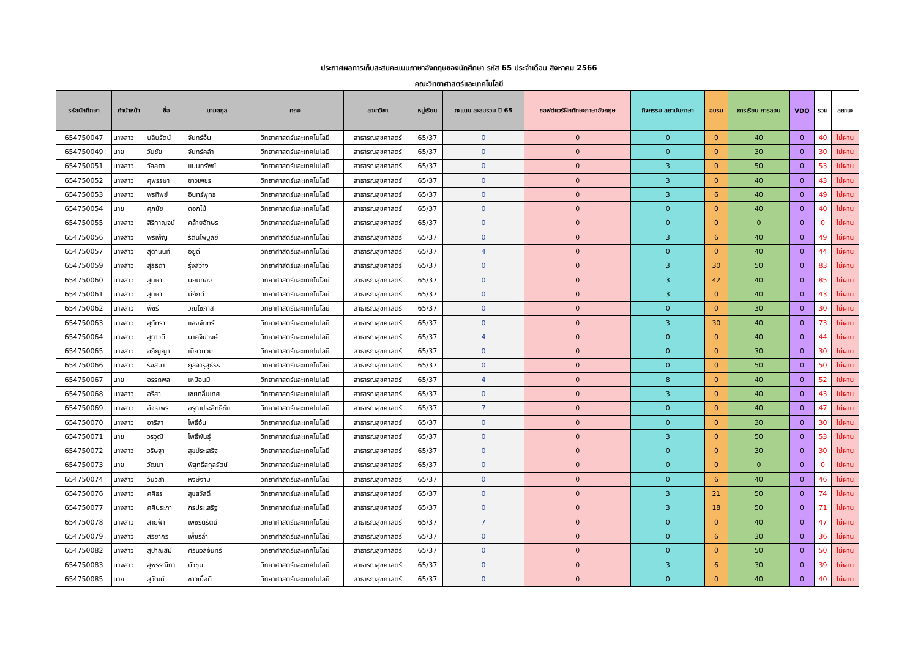ประกาศผลการเก็บสะสมคะแนนภาษาอังกฤษของนักศึกษา รหัส 65 ประจำเดือน สิงหาคม 2566
คณะวิทยาศาสตร์และเทคโนโลยี
| รหัสนักศึกษา | คำนำหน้า | ชื่อ | นามสกุล | คณะ | สาขาวิชา | หมู่เรียน | คะแนน สะสมรวม ปี 65 | ซอฟต์แวร์ฝึกทักษะภาษาอังกฤษ | กิจกรรม สถาบันภาษา | อบรม | การเรียน การสอน | VDO | รวม | สถานะ |
| --- | --- | --- | --- | --- | --- | --- | --- | --- | --- | --- | --- | --- | --- | --- |
| 654750047 | นางสาว | นลินรัตน์ | จันทร์อ้น | วิทยาศาสตร์และเทคโนโลยี | สาธารณสุขศาสตร์ | 65/37 | 0 | 0 | 0 | 0 | 40 | 0 | 40 | ไม่ผ่าน |
| 654750049 | นาย | วันชัย | จันทร์คล้า | วิทยาศาสตร์และเทคโนโลยี | สาธารณสุขศาสตร์ | 65/37 | 0 | 0 | 0 | 0 | 30 | 0 | 30 | ไม่ผ่าน |
| 654750051 | นางสาว | วัลลภา | แน่นทรัพย์ | วิทยาศาสตร์และเทคโนโลยี | สาธารณสุขศาสตร์ | 65/37 | 0 | 0 | 3 | 0 | 50 | 0 | 53 | ไม่ผ่าน |
| 654750052 | นางสาว | ศุพรรษา | ชาวเพชร | วิทยาศาสตร์และเทคโนโลยี | สาธารณสุขศาสตร์ | 65/37 | 0 | 0 | 3 | 0 | 40 | 0 | 43 | ไม่ผ่าน |
| 654750053 | นางสาว | พรทิพย์ | อินทร์พุทธ | วิทยาศาสตร์และเทคโนโลยี | สาธารณสุขศาสตร์ | 65/37 | 0 | 0 | 3 | 6 | 40 | 0 | 49 | ไม่ผ่าน |
| 654750054 | นาย | ศุภชัย | ดอกไม้ | วิทยาศาสตร์และเทคโนโลยี | สาธารณสุขศาสตร์ | 65/37 | 0 | 0 | 0 | 0 | 40 | 0 | 40 | ไม่ผ่าน |
| 654750055 | นางสาว | สิริกาญจน์ | คล้ายอักษร | วิทยาศาสตร์และเทคโนโลยี | สาธารณสุขศาสตร์ | 65/37 | 0 | 0 | 0 | 0 | 0 | 0 | 0 | ไม่ผ่าน |
| 654750056 | นางสาว | พรเพ็ญ | รัตนไพบูลย์ | วิทยาศาสตร์และเทคโนโลยี | สาธารณสุขศาสตร์ | 65/37 | 0 | 0 | 3 | 6 | 40 | 0 | 49 | ไม่ผ่าน |
| 654750057 | นางสาว | สุดานันท์ | อยู่ดี | วิทยาศาสตร์และเทคโนโลยี | สาธารณสุขศาสตร์ | 65/37 | 4 | 0 | 0 | 0 | 40 | 0 | 44 | ไม่ผ่าน |
| 654750059 | นางสาว | สุธิธิดา | รุ่งสว่าง | วิทยาศาสตร์และเทคโนโลยี | สาธารณสุขศาสตร์ | 65/37 | 0 | 0 | 3 | 30 | 50 | 0 | 83 | ไม่ผ่าน |
| 654750060 | นางสาว | สุนิษา | นิยมทอง | วิทยาศาสตร์และเทคโนโลยี | สาธารณสุขศาสตร์ | 65/37 | 0 | 0 | 3 | 42 | 40 | 0 | 85 | ไม่ผ่าน |
| 654750061 | นางสาว | สุนิษา | มีภักดี | วิทยาศาสตร์และเทคโนโลยี | สาธารณสุขศาสตร์ | 65/37 | 0 | 0 | 3 | 0 | 40 | 0 | 43 | ไม่ผ่าน |
| 654750062 | นางสาว | พัชรี | วณิโชภาส | วิทยาศาสตร์และเทคโนโลยี | สาธารณสุขศาสตร์ | 65/37 | 0 | 0 | 0 | 0 | 30 | 0 | 30 | ไม่ผ่าน |
| 654750063 | นางสาว | สุภัทรา | แสงจันทร์ | วิทยาศาสตร์และเทคโนโลยี | สาธารณสุขศาสตร์ | 65/37 | 0 | 0 | 3 | 30 | 40 | 0 | 73 | ไม่ผ่าน |
| 654750064 | นางสาว | สุภาวดี | นาคจินวงษ์ | วิทยาศาสตร์และเทคโนโลยี | สาธารณสุขศาสตร์ | 65/37 | 4 | 0 | 0 | 0 | 40 | 0 | 44 | ไม่ผ่าน |
| 654750065 | นางสาว | อภิญญา | เมียวนวม | วิทยาศาสตร์และเทคโนโลยี | สาธารณสุขศาสตร์ | 65/37 | 0 | 0 | 0 | 0 | 30 | 0 | 30 | ไม่ผ่าน |
| 654750066 | นางสาว | รังสิมา | กุลจารุสุธีธร | วิทยาศาสตร์และเทคโนโลยี | สาธารณสุขศาสตร์ | 65/37 | 0 | 0 | 0 | 0 | 50 | 0 | 50 | ไม่ผ่าน |
| 654750067 | นาย | อรรถพล | เหมือนมี | วิทยาศาสตร์และเทคโนโลยี | สาธารณสุขศาสตร์ | 65/37 | 4 | 0 | 8 | 0 | 40 | 0 | 52 | ไม่ผ่าน |
| 654750068 | นางสาว | อริสา | เชยกลิ่นเทศ | วิทยาศาสตร์และเทคโนโลยี | สาธารณสุขศาสตร์ | 65/37 | 0 | 0 | 3 | 0 | 40 | 0 | 43 | ไม่ผ่าน |
| 654750069 | นางสาว | อัจราพร | อรุณประสิทธิชัย | วิทยาศาสตร์และเทคโนโลยี | สาธารณสุขศาสตร์ | 65/37 | 7 | 0 | 0 | 0 | 40 | 0 | 47 | ไม่ผ่าน |
| 654750070 | นางสาว | อาริสา | โพธิ์อ้น | วิทยาศาสตร์และเทคโนโลยี | สาธารณสุขศาสตร์ | 65/37 | 0 | 0 | 0 | 0 | 30 | 0 | 30 | ไม่ผ่าน |
| 654750071 | นาย | วรวุฒิ | โพธิ์พันธุ์ | วิทยาศาสตร์และเทคโนโลยี | สาธารณสุขศาสตร์ | 65/37 | 0 | 0 | 3 | 0 | 50 | 0 | 53 | ไม่ผ่าน |
| 654750072 | นางสาว | วริษฐา | สุขประเสริฐ | วิทยาศาสตร์และเทคโนโลยี | สาธารณสุขศาสตร์ | 65/37 | 0 | 0 | 0 | 0 | 30 | 0 | 30 | ไม่ผ่าน |
| 654750073 | นาย | วัฒนา | พิสุทธิ์สกุลรัตน์ | วิทยาศาสตร์และเทคโนโลยี | สาธารณสุขศาสตร์ | 65/37 | 0 | 0 | 0 | 0 | 0 | 0 | 0 | ไม่ผ่าน |
| 654750074 | นางสาว | วันวิสา | หงษ์งาม | วิทยาศาสตร์และเทคโนโลยี | สาธารณสุขศาสตร์ | 65/37 | 0 | 0 | 0 | 6 | 40 | 0 | 46 | ไม่ผ่าน |
| 654750076 | นางสาว | ศศิธร | สุขสวัสดิ์ | วิทยาศาสตร์และเทคโนโลยี | สาธารณสุขศาสตร์ | 65/37 | 0 | 0 | 3 | 21 | 50 | 0 | 74 | ไม่ผ่าน |
| 654750077 | นางสาว | ศศิประภา | กรประเสริฐ | วิทยาศาสตร์และเทคโนโลยี | สาธารณสุขศาสตร์ | 65/37 | 0 | 0 | 3 | 18 | 50 | 0 | 71 | ไม่ผ่าน |
| 654750078 | นางสาว | สายฟ้า | เพชรดิรัตน์ | วิทยาศาสตร์และเทคโนโลยี | สาธารณสุขศาสตร์ | 65/37 | 7 | 0 | 0 | 0 | 40 | 0 | 47 | ไม่ผ่าน |
| 654750079 | นางสาว | สิริยากร | เพ็ชรล่ำ | วิทยาศาสตร์และเทคโนโลยี | สาธารณสุขศาสตร์ | 65/37 | 0 | 0 | 0 | 6 | 30 | 0 | 36 | ไม่ผ่าน |
| 654750082 | นางสาว | สุปาณัสม์ | ศรีนวลจันทร์ | วิทยาศาสตร์และเทคโนโลยี | สาธารณสุขศาสตร์ | 65/37 | 0 | 0 | 0 | 0 | 50 | 0 | 50 | ไม่ผ่าน |
| 654750083 | นางสาว | สุพรรณิกา | บัวชุม | วิทยาศาสตร์และเทคโนโลยี | สาธารณสุขศาสตร์ | 65/37 | 0 | 0 | 3 | 6 | 30 | 0 | 39 | ไม่ผ่าน |
| 654750085 | นาย | สุวัฒน์ | ชาวเนื้อดี | วิทยาศาสตร์และเทคโนโลยี | สาธารณสุขศาสตร์ | 65/37 | 0 | 0 | 0 | 0 | 40 | 0 | 40 | ไม่ผ่าน |